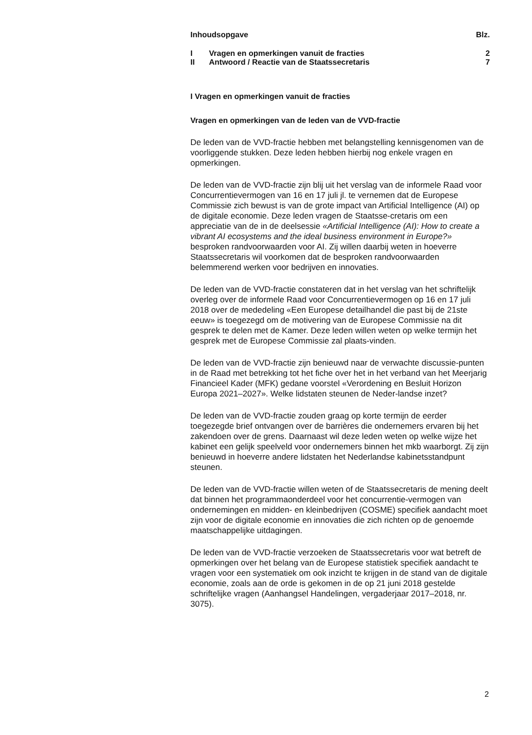| Inhoudsopgave | | Blz. |
| I | Vragen en opmerkingen vanuit de fracties | 2 |
| II | Antwoord / Reactie van de Staatssecretaris | 7 |
I Vragen en opmerkingen vanuit de fracties
Vragen en opmerkingen van de leden van de VVD-fractie
De leden van de VVD-fractie hebben met belangstelling kennisgenomen van de voorliggende stukken. Deze leden hebben hierbij nog enkele vragen en opmerkingen.
De leden van de VVD-fractie zijn blij uit het verslag van de informele Raad voor Concurrentievermogen van 16 en 17 juli jl. te vernemen dat de Europese Commissie zich bewust is van de grote impact van Artificial Intelligence (AI) op de digitale economie. Deze leden vragen de Staatsse-cretaris om een appreciatie van de in de deelsessie «Artificial Intelligence (AI): How to create a vibrant AI ecosystems and the ideal business environment in Europe?» besproken randvoorwaarden voor AI. Zij willen daarbij weten in hoeverre Staatssecretaris wil voorkomen dat de besproken randvoorwaarden belemmerend werken voor bedrijven en innovaties.
De leden van de VVD-fractie constateren dat in het verslag van het schriftelijk overleg over de informele Raad voor Concurrentievermogen op 16 en 17 juli 2018 over de mededeling «Een Europese detailhandel die past bij de 21ste eeuw» is toegezegd om de motivering van de Europese Commissie na dit gesprek te delen met de Kamer. Deze leden willen weten op welke termijn het gesprek met de Europese Commissie zal plaats-vinden.
De leden van de VVD-fractie zijn benieuwd naar de verwachte discussie-punten in de Raad met betrekking tot het fiche over het in het verband van het Meerjarig Financieel Kader (MFK) gedane voorstel «Verordening en Besluit Horizon Europa 2021–2027». Welke lidstaten steunen de Neder-landse inzet?
De leden van de VVD-fractie zouden graag op korte termijn de eerder toegezegde brief ontvangen over de barrières die ondernemers ervaren bij het zakendoen over de grens. Daarnaast wil deze leden weten op welke wijze het kabinet een gelijk speelveld voor ondernemers binnen het mkb waarborgt. Zij zijn benieuwd in hoeverre andere lidstaten het Nederlandse kabinetsstandpunt steunen.
De leden van de VVD-fractie willen weten of de Staatssecretaris de mening deelt dat binnen het programmaonderdeel voor het concurrentie-vermogen van ondernemingen en midden- en kleinbedrijven (COSME) specifiek aandacht moet zijn voor de digitale economie en innovaties die zich richten op de genoemde maatschappelijke uitdagingen.
De leden van de VVD-fractie verzoeken de Staatssecretaris voor wat betreft de opmerkingen over het belang van de Europese statistiek specifiek aandacht te vragen voor een systematiek om ook inzicht te krijgen in de stand van de digitale economie, zoals aan de orde is gekomen in de op 21 juni 2018 gestelde schriftelijke vragen (Aanhangsel Handelingen, vergaderjaar 2017–2018, nr. 3075).
2